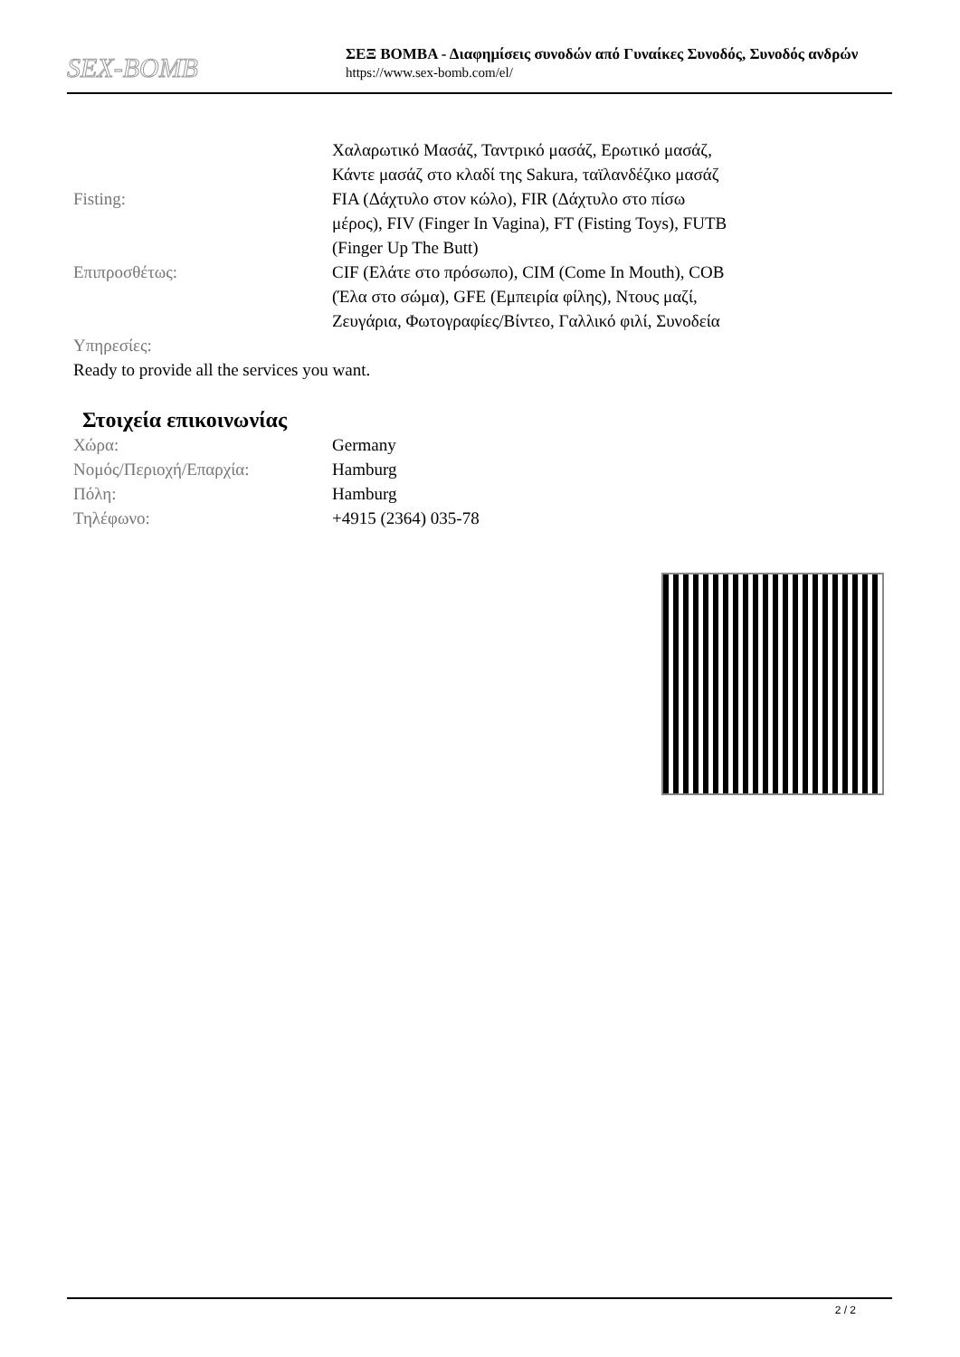SEX-BOMB
ΣΕΞ ΒΟΜΒΑ - Διαφημίσεις συνοδών από Γυναίκες Συνοδός, Συνοδός ανδρών
https://www.sex-bomb.com/el/
| | Χαλαρωτικό Μασάζ, Ταντρικό μασάζ, Ερωτικό μασάζ, Κάντε μασάζ στο κλαδί της Sakura, ταϊλανδέζικο μασάζ |
| Fisting: | FIA (Δάχτυλο στον κώλο), FIR (Δάχτυλο στο πίσω μέρος), FIV (Finger In Vagina), FT (Fisting Toys), FUTB (Finger Up The Butt) |
| Επιπροσθέτως: | CIF (Ελάτε στο πρόσωπο), CIM (Come In Mouth), COB (Έλα στο σώμα), GFE (Εμπειρία φίλης), Ντους μαζί, Ζευγάρια, Φωτογραφίες/Βίντεο, Γαλλικό φιλί, Συνοδεία |
Υπηρεσίες:
Ready to provide all the services you want.
Στοιχεία επικοινωνίας
| Χώρα: | Germany |
| Νομός/Περιοχή/Επαρχία: | Hamburg |
| Πόλη: | Hamburg |
| Τηλέφωνο: | +4915 (2364) 035-78 |
2 / 2